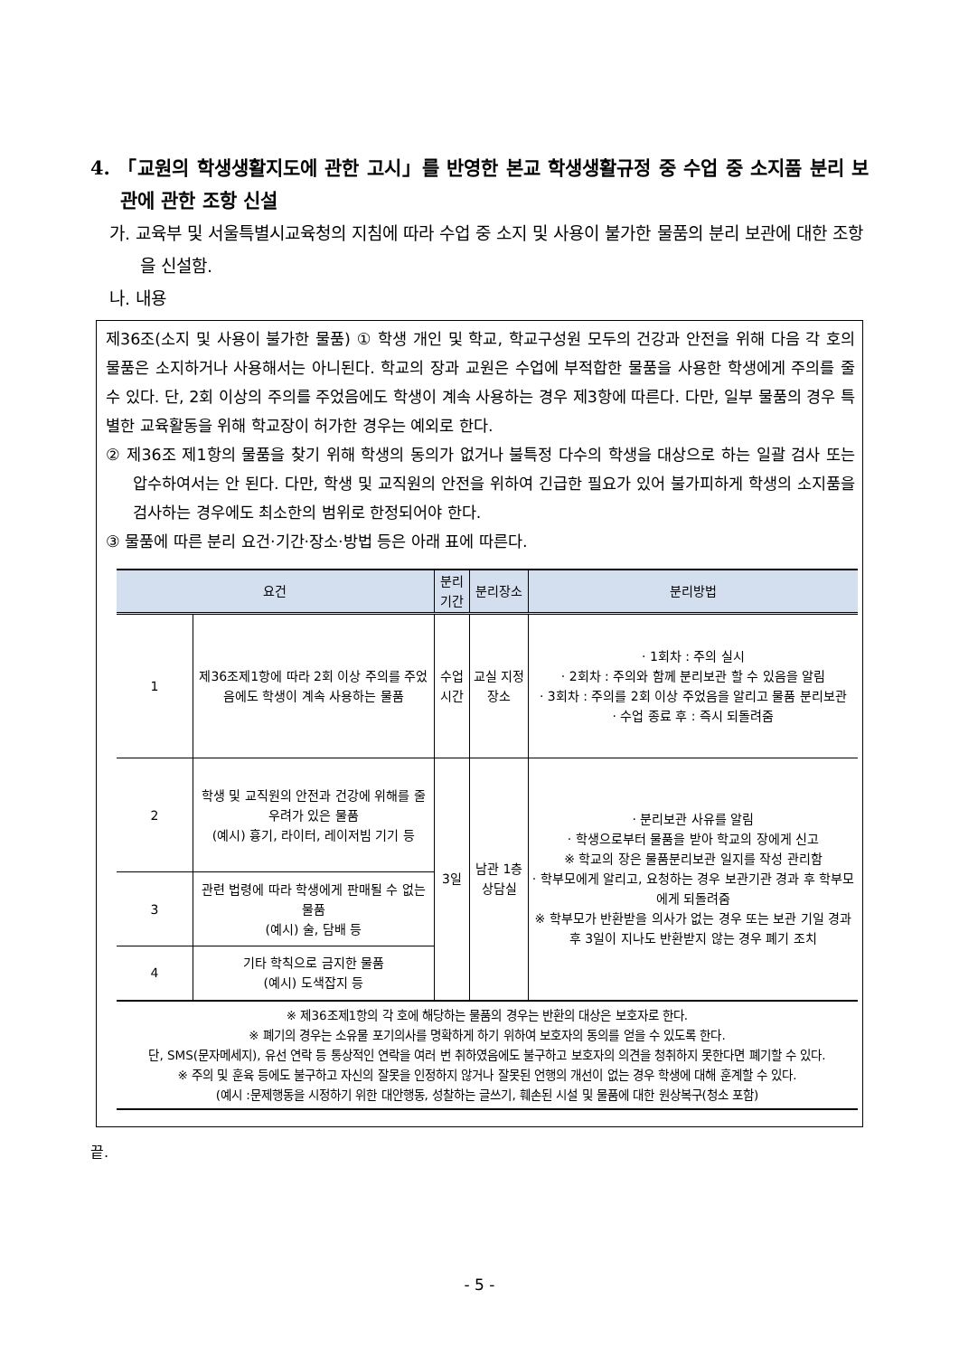4. 「교원의 학생생활지도에 관한 고시」를 반영한 본교 학생생활규정 중 수업 중 소지품 분리 보관에 관한 조항 신설
가. 교육부 및 서울특별시교육청의 지침에 따라 수업 중 소지 및 사용이 불가한 물품의 분리 보관에 대한 조항을 신설함.
나. 내용
제36조(소지 및 사용이 불가한 물품) ① 학생 개인 및 학교, 학교구성원 모두의 건강과 안전을 위해 다음 각 호의 물품은 소지하거나 사용해서는 아니된다. 학교의 장과 교원은 수업에 부적합한 물품을 사용한 학생에게 주의를 줄 수 있다. 단, 2회 이상의 주의를 주었음에도 학생이 계속 사용하는 경우 제3항에 따른다. 다만, 일부 물품의 경우 특별한 교육활동을 위해 학교장이 허가한 경우는 예외로 한다.
② 제36조 제1항의 물품을 찾기 위해 학생의 동의가 없거나 불특정 다수의 학생을 대상으로 하는 일괄 검사 또는 압수하여서는 안 된다. 다만, 학생 및 교직원의 안전을 위하여 긴급한 필요가 있어 불가피하게 학생의 소지품을 검사하는 경우에도 최소한의 범위로 한정되어야 한다.
③ 물품에 따른 분리 요건·기간·장소·방법 등은 아래 표에 따른다.
| 요건 | | 분리기간 | 분리장소 | 분리방법 |
| --- | --- | --- | --- | --- |
| 1 | 제36조제1항에 따라 2회 이상 주의를 주었음에도 학생이 계속 사용하는 물품 | 수업시간 | 교실 지정 장소 | · 1회차 : 주의 실시 · 2회차 : 주의와 함께 분리보관 할 수 있음을 알림 · 3회차 : 주의를 2회 이상 주었음을 알리고 물품 분리보관 · 수업 종료 후 : 즉시 되돌려줌 |
| 2 | 학생 및 교직원의 안전과 건강에 위해를 줄 우려가 있은 물품 (예시) 흉기, 라이터, 레이저빔 기기 등 | 3일 | 남관 1층 상담실 | · 분리보관 사유를 알림 · 학생으로부터 물품을 받아 학교의 장에게 신고 ※ 학교의 장은 물품분리보관 일지를 작성 관리함 · 학부모에게 알리고, 요청하는 경우 보관기관 경과 후 학부모에게 되돌려줌 ※ 학부모가 반환받을 의사가 없는 경우 또는 보관 기일 경과 후 3일이 지나도 반환받지 않는 경우 폐기 조치 |
| 3 | 관련 법령에 따라 학생에게 판매될 수 없는 물품 (예시) 술, 담배 등 | | | |
| 4 | 기타 학칙으로 금지한 물품 (예시) 도색잡지 등 | | | |
| ※ 제36조제1항의 각 호에 해당하는 물품의 경우는 반환의 대상은 보호자로 한다. ※ 폐기의 경우는 소유물 포기의사를 명확하게 하기 위하여 보호자의 동의를 얻을 수 있도록 한다. 단, SMS(문자메세지), 유선 연락 등 통상적인 연락을 여러 번 취하였음에도 불구하고 보호자의 의견을 청취하지 못한다면 폐기할 수 있다. ※ 주의 및 훈육 등에도 불구하고 자신의 잘못을 인정하지 않거나 잘못된 언행의 개선이 없는 경우 학생에 대해 훈계할 수 있다. (예시 :문제행동을 시정하기 위한 대안행동, 성찰하는 글쓰기, 훼손된 시설 및 물품에 대한 원상복구(청소 포함) | | | | |
끝.
- 5 -